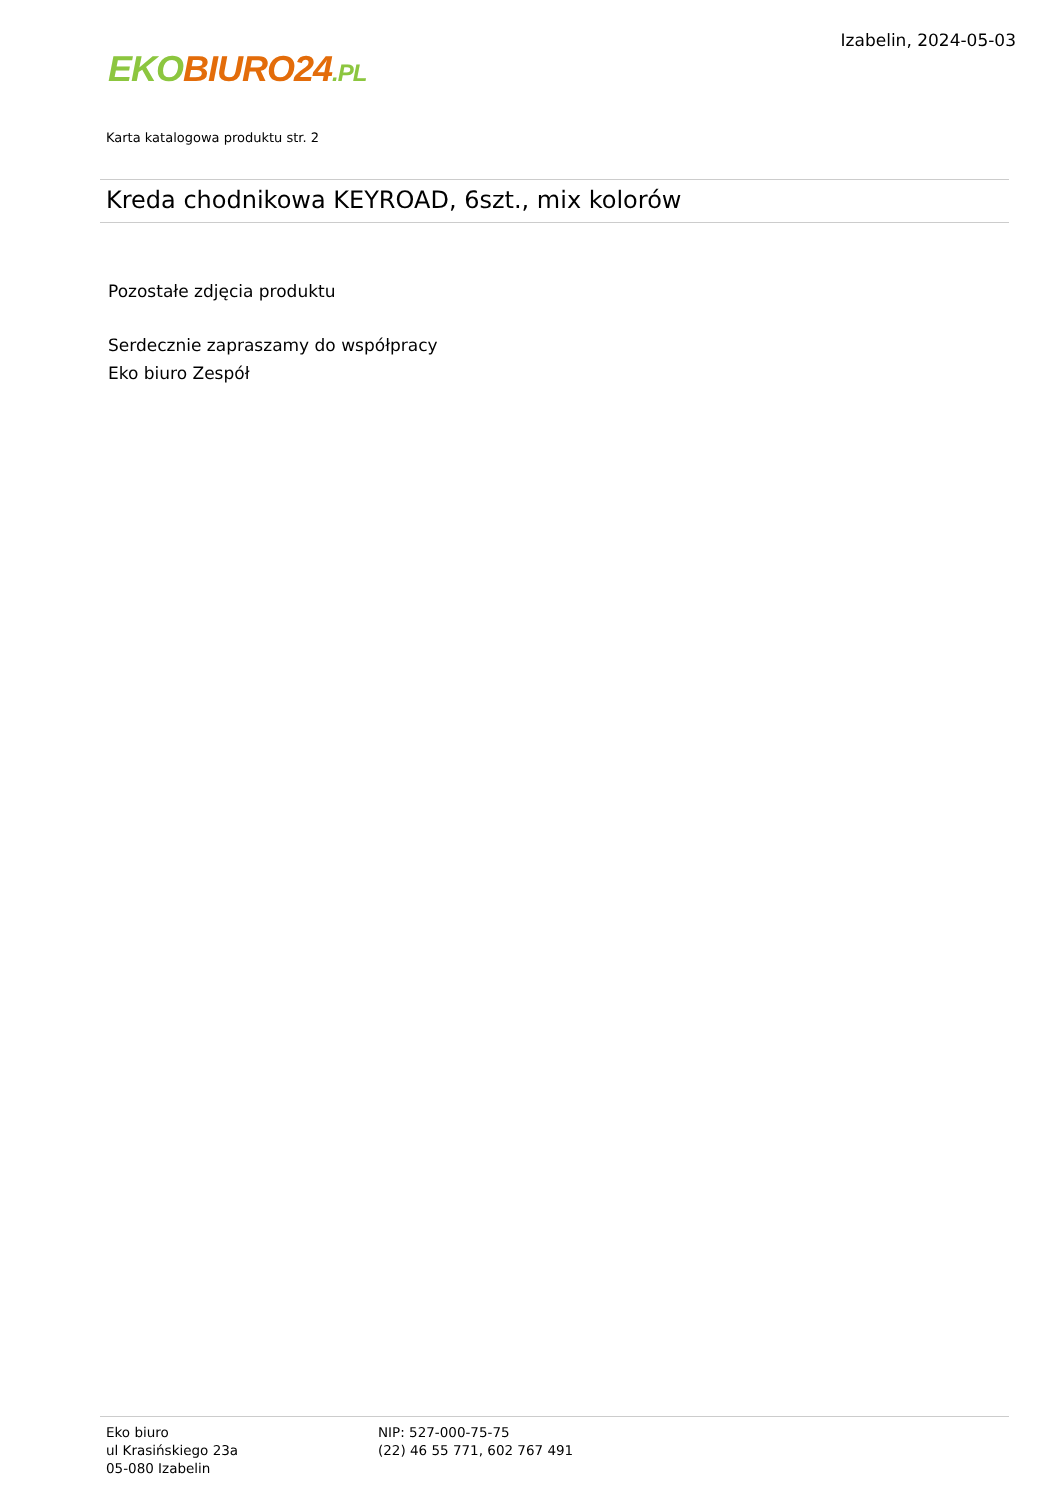EKO BIURO24.PL
Izabelin, 2024-05-03
Karta katalogowa produktu str. 2
Kreda chodnikowa KEYROAD, 6szt., mix kolorów
Pozostałe zdjęcia produktu
Serdecznie zapraszamy do współpracy
Eko biuro Zespół
Eko biuro
ul Krasińskiego 23a
05-080 Izabelin
NIP: 527-000-75-75
(22) 46 55 771, 602 767 491